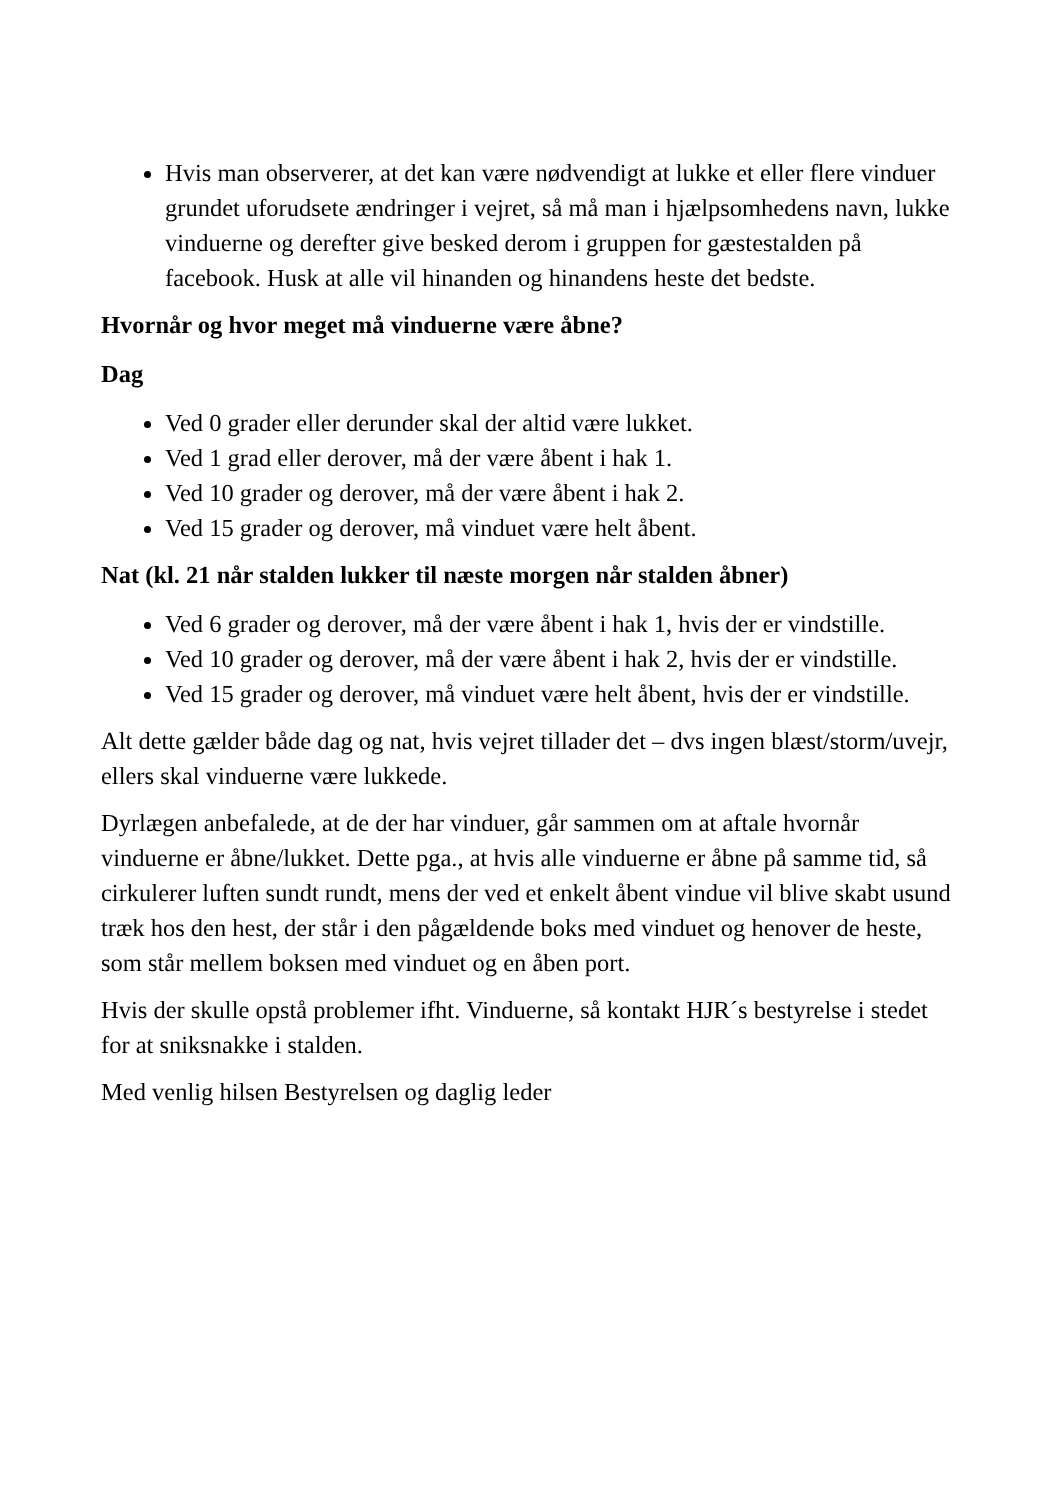Hvis man observerer, at det kan være nødvendigt at lukke et eller flere vinduer grundet uforudsete ændringer i vejret, så må man i hjælpsomhedens navn, lukke vinduerne og derefter give besked derom i gruppen for gæstestalden på facebook. Husk at alle vil hinanden og hinandens heste det bedste.
Hvornår og hvor meget må vinduerne være åbne?
Dag
Ved 0 grader eller derunder skal der altid være lukket.
Ved 1 grad eller derover, må der være åbent i hak 1.
Ved 10 grader og derover, må der være åbent i hak 2.
Ved 15 grader og derover, må vinduet være helt åbent.
Nat (kl. 21 når stalden lukker til næste morgen når stalden åbner)
Ved 6 grader og derover, må der være åbent i hak 1, hvis der er vindstille.
Ved 10 grader og derover, må der være åbent i hak 2, hvis der er vindstille.
Ved 15 grader og derover, må vinduet være helt åbent, hvis der er vindstille.
Alt dette gælder både dag og nat, hvis vejret tillader det – dvs ingen blæst/storm/uvejr, ellers skal vinduerne være lukkede.
Dyrlægen anbefalede, at de der har vinduer, går sammen om at aftale hvornår vinduerne er åbne/lukket. Dette pga., at hvis alle vinduerne er åbne på samme tid, så cirkulerer luften sundt rundt, mens der ved et enkelt åbent vindue vil blive skabt usund træk hos den hest, der står i den pågældende boks med vinduet og henover de heste, som står mellem boksen med vinduet og en åben port.
Hvis der skulle opstå problemer ifht. Vinduerne, så kontakt HJR´s bestyrelse i stedet for at sniksnakke i stalden.
Med venlig hilsen Bestyrelsen og daglig leder